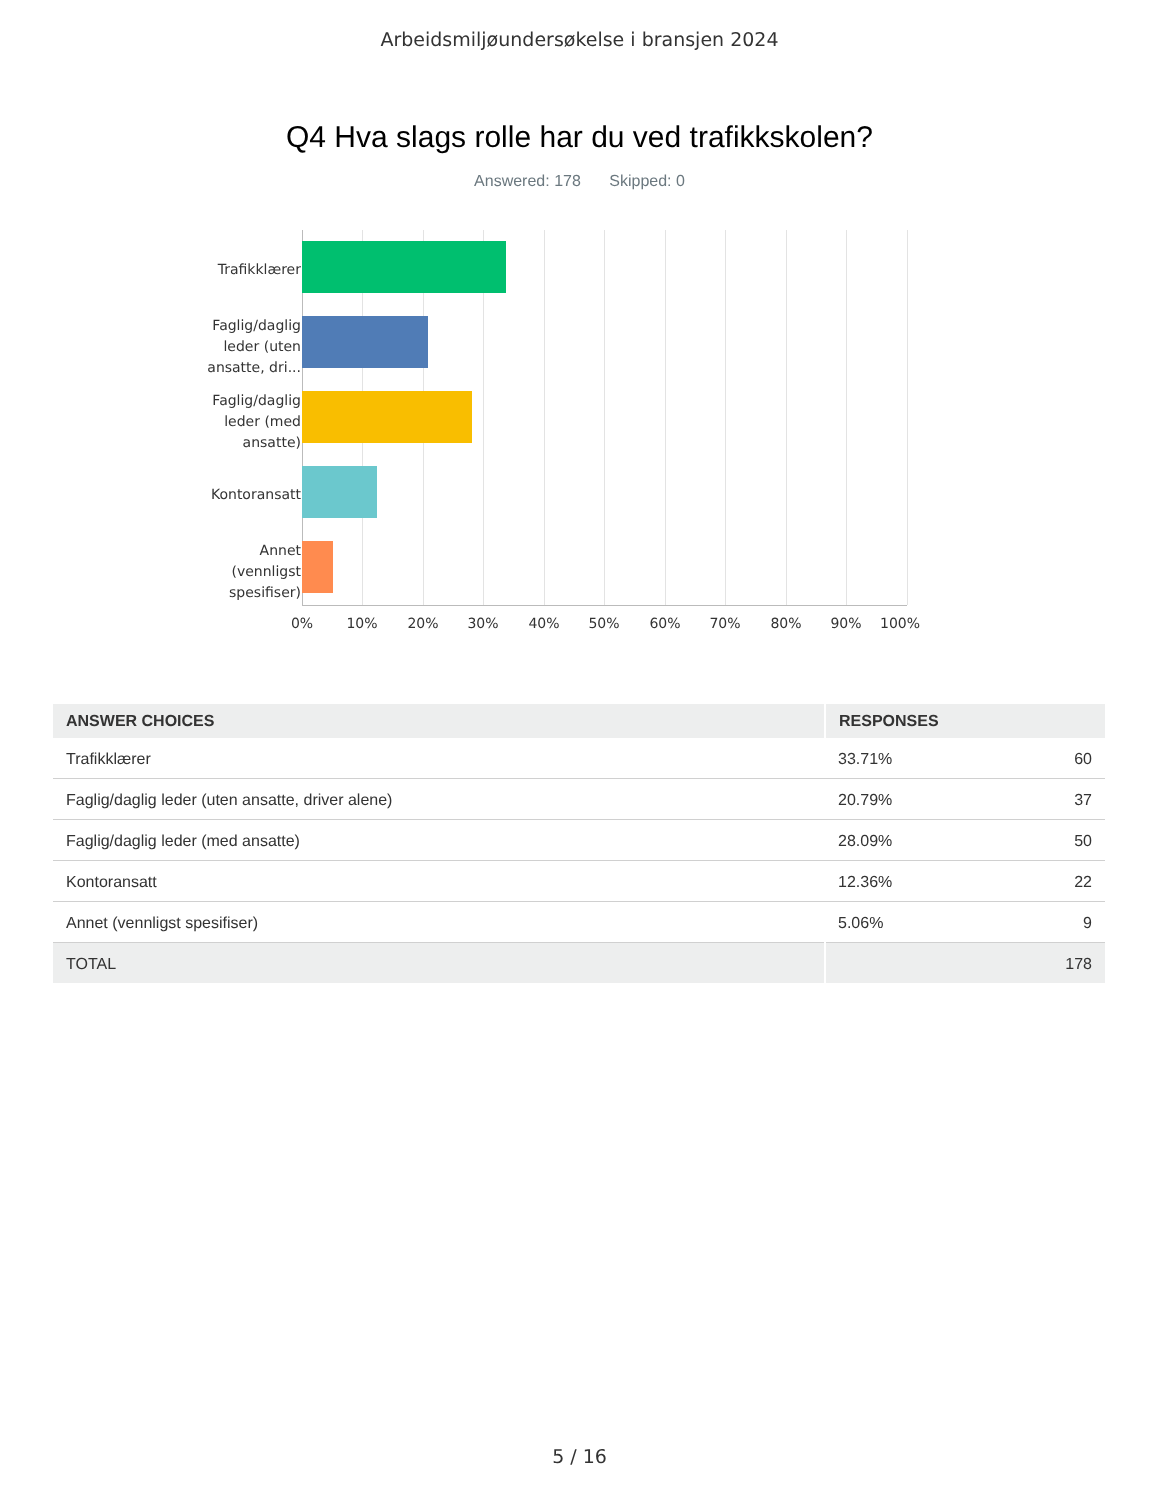Arbeidsmiljøundersøkelse i bransjen 2024
Q4 Hva slags rolle har du ved trafikkskolen?
Answered: 178 Skipped: 0
Trafikklærer
Faglig/daglig
leder (uten
ansatte, dri...
Faglig/daglig
leder (med
ansatte)
Kontoransatt
Annet
(vennligst
spesifiser)
0% 10% 20% 30% 40% 50% 60% 70% 80% 90% 100%
| ANSWER CHOICES | RESPONSES | |
| --- | --- | --- |
| Trafikklærer | 33.71% | 60 |
| Faglig/daglig leder (uten ansatte, driver alene) | 20.79% | 37 |
| Faglig/daglig leder (med ansatte) | 28.09% | 50 |
| Kontoransatt | 12.36% | 22 |
| Annet (vennligst spesifiser) | 5.06% | 9 |
| TOTAL | | 178 |
5 / 16